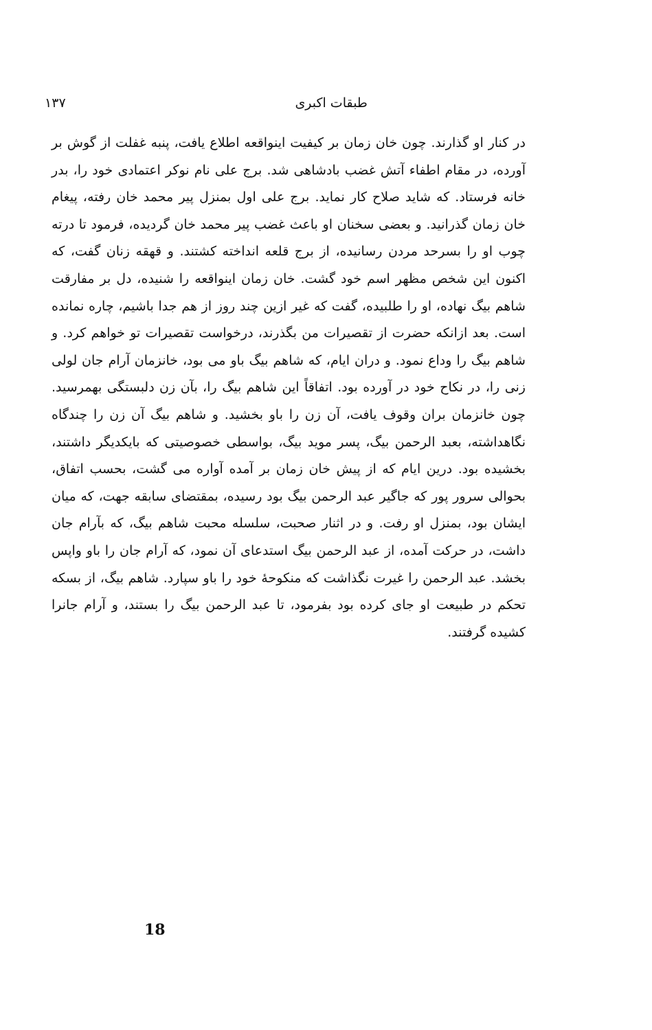۱۳۷ طبقات اکبری
در کنار او گذارند. چون خان زمان بر کیفیت اینواقعه اطلاع یافت، پنبه غفلت از گوش بر آورده، در مقام اطفاء آتش غضب بادشاهی شد. برج علی نام نوکر اعتمادی خود را، بدر خانه فرستاد. که شاید صلاح کار نماید. برج علی اول بمنزل پیر محمد خان رفته، پیغام خان زمان گذرانید. و بعضی سخنان او باعث غضب پیر محمد خان گردیده، فرمود تا درته چوب او را بسرحد مردن رسانیده، از برج قلعه انداخته کشتند. و قهقه زنان گفت، که اکنون این شخص مظهر اسم خود گشت. خان زمان اینواقعه را شنیده، دل بر مفارقت شاهم بیگ نهاده، او را طلبیده، گفت که غیر ازین چند روز از هم جدا باشیم، چاره نمانده است. بعد ازانکه حضرت از تقصیرات من بگذرند، درخواست تقصیرات تو خواهم کرد. و شاهم بیگ را وداع نمود. و دران ایام، که شاهم بیگ باو می بود، خانزمان آرام جان لولی زنی را، در نکاح خود در آورده بود. اتفاقاً این شاهم بیگ را، بآن زن دلبستگی بهمرسید. چون خانزمان بران وقوف یافت، آن زن را باو بخشید. و شاهم بیگ آن زن را چندگاه نگاهداشته، بعبد الرحمن بیگ، پسر موید بیگ، بواسطی خصوصیتی که بایکدیگر داشتند، بخشیده بود. درین ایام که از پیش خان زمان بر آمده آواره می گشت، بحسب اتفاق، بحوالی سرور پور که جاگیر عبد الرحمن بیگ بود رسیده، بمقتضای سابقه جهت، که میان ایشان بود، بمنزل او رفت. و در اثنار صحبت، سلسله محبت شاهم بیگ، که بآرام جان داشت، در حرکت آمده، از عبد الرحمن بیگ استدعای آن نمود، که آرام جان را باو واپس بخشد. عبد الرحمن را غیرت نگذاشت که منکوحهٔ خود را باو سپارد. شاهم بیگ، از بسکه تحکم در طبیعت او جای کرده بود بفرمود، تا عبد الرحمن بیگ را بستند، و آرام جانرا کشیده گرفتند.
18